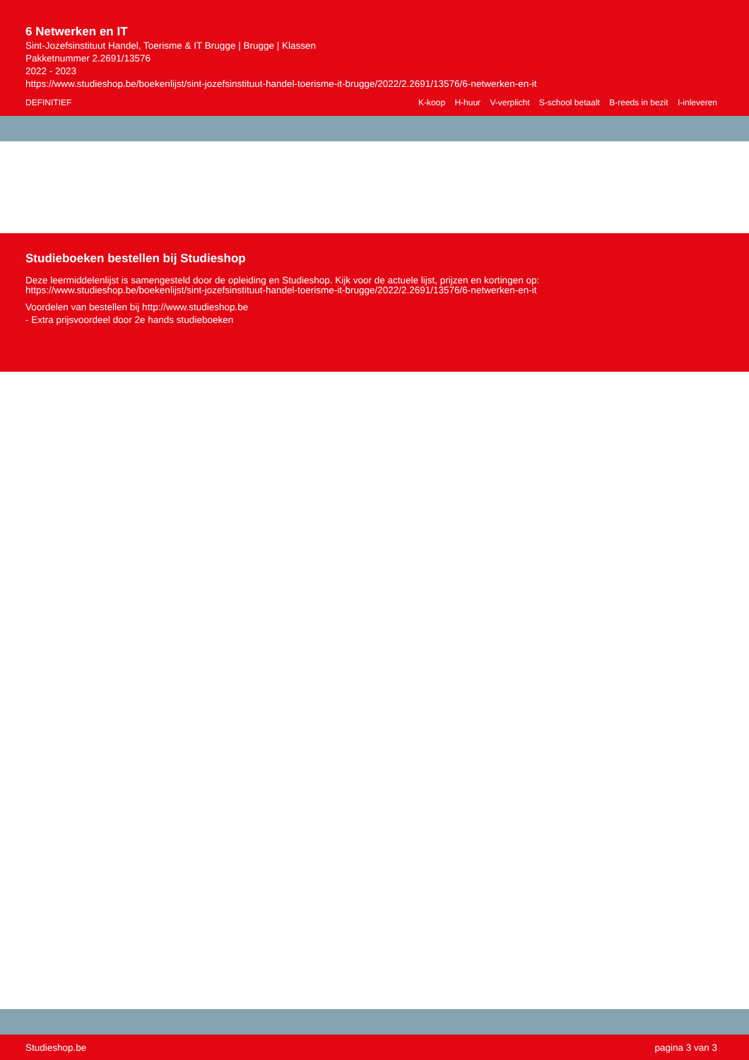6 Netwerken en IT
Sint-Jozefsinstituut Handel, Toerisme & IT Brugge | Brugge | Klassen
Pakketnummer 2.2691/13576
2022 - 2023
https://www.studieshop.be/boekenlijst/sint-jozefsinstituut-handel-toerisme-it-brugge/2022/2.2691/13576/6-netwerken-en-it
DEFINITIEF K-koop H-huur V-verplicht S-school betaalt B-reeds in bezit I-inleveren
Studieboeken bestellen bij Studieshop
Deze leermiddelenlijst is samengesteld door de opleiding en Studieshop. Kijk voor de actuele lijst, prijzen en kortingen op:
https://www.studieshop.be/boekenlijst/sint-jozefsinstituut-handel-toerisme-it-brugge/2022/2.2691/13576/6-netwerken-en-it
Voordelen van bestellen bij http://www.studieshop.be
- Extra prijsvoordeel door 2e hands studieboeken
Studieshop.be pagina 3 van 3